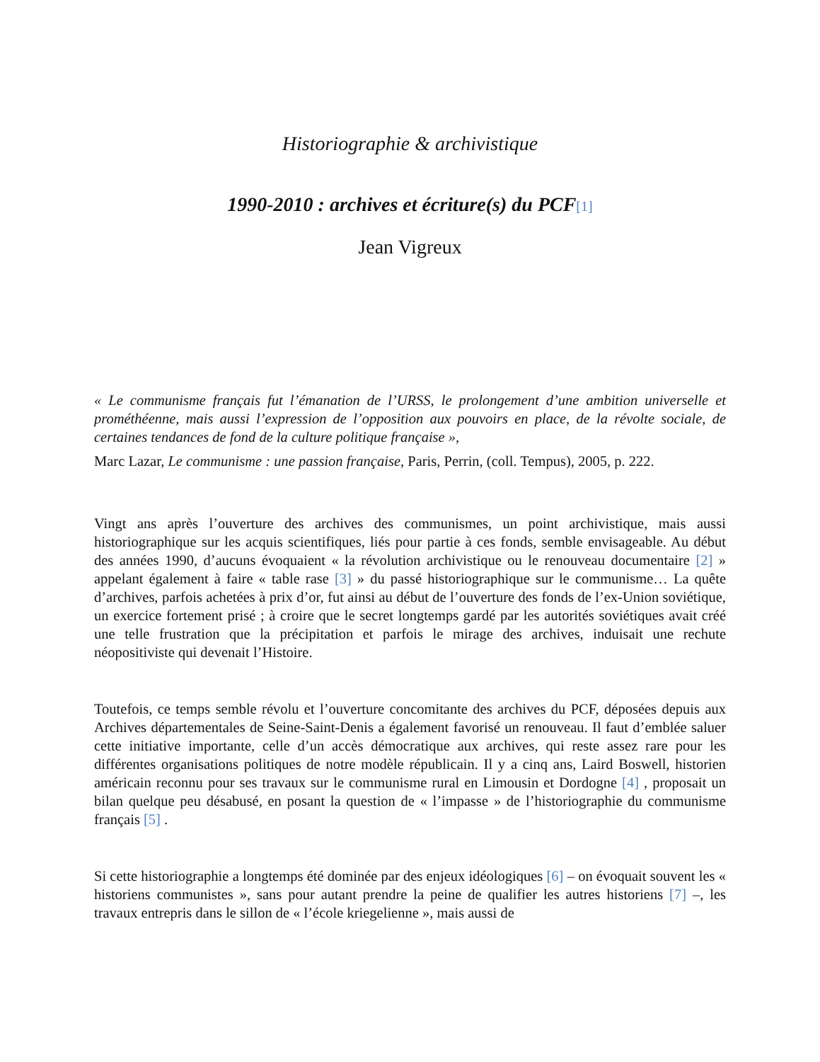Historiographie & archivistique
1990-2010 : archives et écriture(s) du PCF[1]
Jean Vigreux
« Le communisme français fut l’émanation de l’URSS, le prolongement d’une ambition universelle et prométhéenne, mais aussi l’expression de l’opposition aux pouvoirs en place, de la révolte sociale, de certaines tendances de fond de la culture politique française »,
Marc Lazar, Le communisme : une passion française, Paris, Perrin, (coll. Tempus), 2005, p. 222.
Vingt ans après l’ouverture des archives des communismes, un point archivistique, mais aussi historiographique sur les acquis scientifiques, liés pour partie à ces fonds, semble envisageable. Au début des années 1990, d’aucuns évoquaient « la révolution archivistique ou le renouveau documentaire [2] » appelant également à faire « table rase [3] » du passé historiographique sur le communisme… La quête d’archives, parfois achetées à prix d’or, fut ainsi au début de l’ouverture des fonds de l’ex-Union soviétique, un exercice fortement prisé ; à croire que le secret longtemps gardé par les autorités soviétiques avait créé une telle frustration que la précipitation et parfois le mirage des archives, induisait une rechute néopositiviste qui devenait l’Histoire.
Toutefois, ce temps semble révolu et l’ouverture concomitante des archives du PCF, déposées depuis aux Archives départementales de Seine-Saint-Denis a également favorisé un renouveau. Il faut d’emblée saluer cette initiative importante, celle d’un accès démocratique aux archives, qui reste assez rare pour les différentes organisations politiques de notre modèle républicain. Il y a cinq ans, Laird Boswell, historien américain reconnu pour ses travaux sur le communisme rural en Limousin et Dordogne [4] , proposait un bilan quelque peu désabusé, en posant la question de « l’impasse » de l’historiographie du communisme français [5] .
Si cette historiographie a longtemps été dominée par des enjeux idéologiques [6] – on évoquait souvent les « historiens communistes », sans pour autant prendre la peine de qualifier les autres historiens [7] –, les travaux entrepris dans le sillon de « l’école kriegelienne », mais aussi de